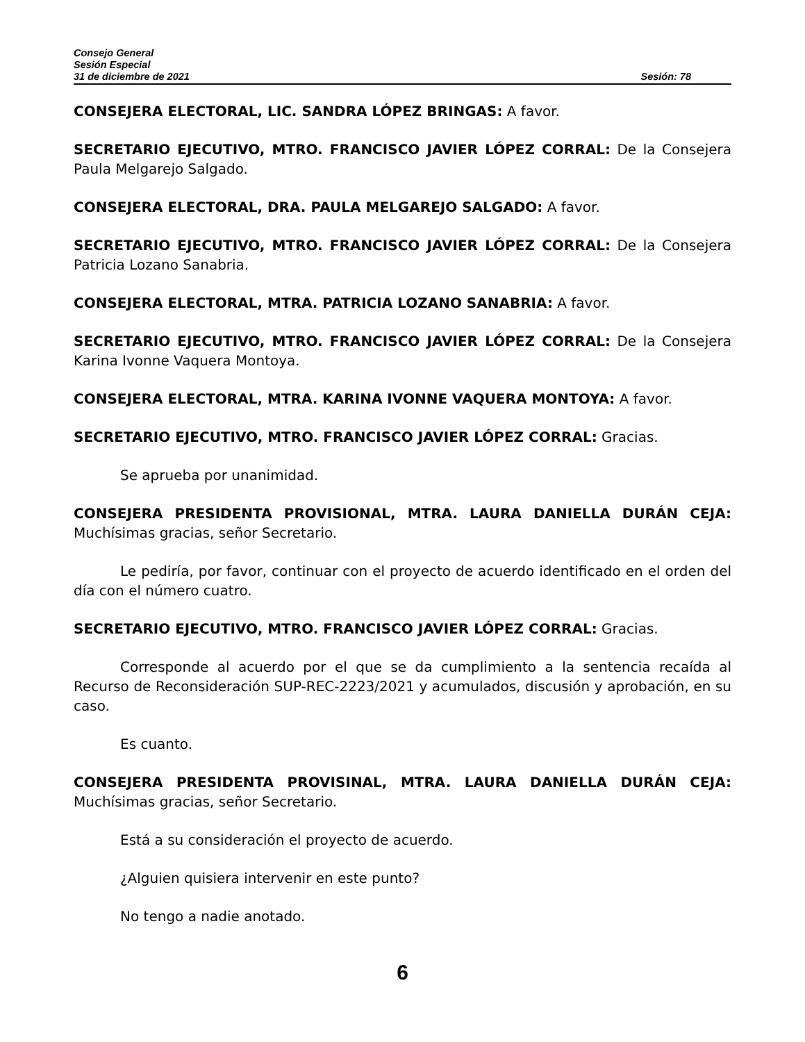Consejo General
Sesión Especial
31 de diciembre de 2021 Sesión: 78
CONSEJERA ELECTORAL, LIC. SANDRA LÓPEZ BRINGAS: A favor.
SECRETARIO EJECUTIVO, MTRO. FRANCISCO JAVIER LÓPEZ CORRAL: De la Consejera Paula Melgarejo Salgado.
CONSEJERA ELECTORAL, DRA. PAULA MELGAREJO SALGADO: A favor.
SECRETARIO EJECUTIVO, MTRO. FRANCISCO JAVIER LÓPEZ CORRAL: De la Consejera Patricia Lozano Sanabria.
CONSEJERA ELECTORAL, MTRA. PATRICIA LOZANO SANABRIA: A favor.
SECRETARIO EJECUTIVO, MTRO. FRANCISCO JAVIER LÓPEZ CORRAL: De la Consejera Karina Ivonne Vaquera Montoya.
CONSEJERA ELECTORAL, MTRA. KARINA IVONNE VAQUERA MONTOYA: A favor.
SECRETARIO EJECUTIVO, MTRO. FRANCISCO JAVIER LÓPEZ CORRAL: Gracias.
Se aprueba por unanimidad.
CONSEJERA PRESIDENTA PROVISIONAL, MTRA. LAURA DANIELLA DURÁN CEJA: Muchísimas gracias, señor Secretario.
Le pediría, por favor, continuar con el proyecto de acuerdo identificado en el orden del día con el número cuatro.
SECRETARIO EJECUTIVO, MTRO. FRANCISCO JAVIER LÓPEZ CORRAL: Gracias.
Corresponde al acuerdo por el que se da cumplimiento a la sentencia recaída al Recurso de Reconsideración SUP-REC-2223/2021 y acumulados, discusión y aprobación, en su caso.
Es cuanto.
CONSEJERA PRESIDENTA PROVISINAL, MTRA. LAURA DANIELLA DURÁN CEJA: Muchísimas gracias, señor Secretario.
Está a su consideración el proyecto de acuerdo.
¿Alguien quisiera intervenir en este punto?
No tengo a nadie anotado.
6